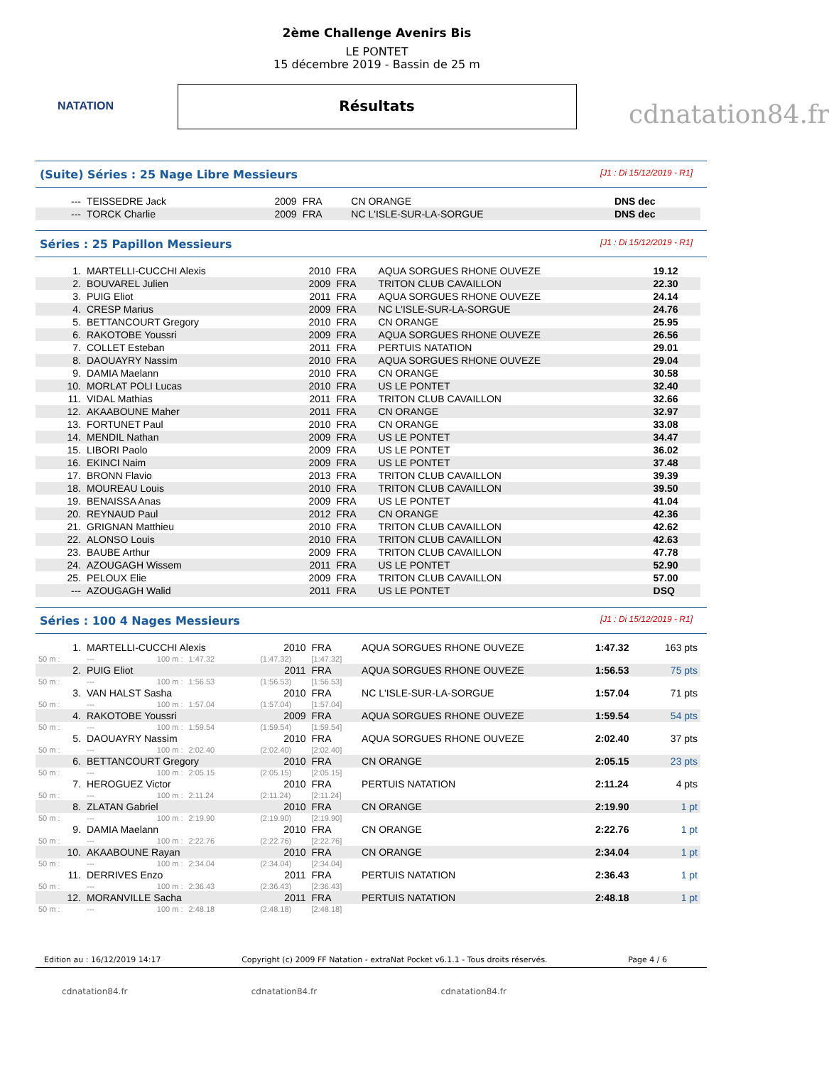NATATION
2ème Challenge Avenirs Bis
LE PONTET
15 décembre 2019 - Bassin de 25 m
Résultats
cdnatation84.fr
(Suite) Séries : 25 Nage Libre Messieurs [J1 : Di 15/12/2019 - R1]
| --- | TEISSEDRE Jack | 2009 | FRA | CN ORANGE | DNS dec |
| --- | TORCK Charlie | 2009 | FRA | NC L'ISLE-SUR-LA-SORGUE | DNS dec |
Séries : 25 Papillon Messieurs [J1 : Di 15/12/2019 - R1]
| 1. | MARTELLI-CUCCHI Alexis | 2010 | FRA | AQUA SORGUES RHONE OUVEZE | 19.12 |
| 2. | BOUVAREL Julien | 2009 | FRA | TRITON CLUB CAVAILLON | 22.30 |
| 3. | PUIG Eliot | 2011 | FRA | AQUA SORGUES RHONE OUVEZE | 24.14 |
| 4. | CRESP Marius | 2009 | FRA | NC L'ISLE-SUR-LA-SORGUE | 24.76 |
| 5. | BETTANCOURT Gregory | 2010 | FRA | CN ORANGE | 25.95 |
| 6. | RAKOTOBE Youssri | 2009 | FRA | AQUA SORGUES RHONE OUVEZE | 26.56 |
| 7. | COLLET Esteban | 2011 | FRA | PERTUIS NATATION | 29.01 |
| 8. | DAOUAYRY Nassim | 2010 | FRA | AQUA SORGUES RHONE OUVEZE | 29.04 |
| 9. | DAMIA Maelann | 2010 | FRA | CN ORANGE | 30.58 |
| 10. | MORLAT POLI Lucas | 2010 | FRA | US LE PONTET | 32.40 |
| 11. | VIDAL Mathias | 2011 | FRA | TRITON CLUB CAVAILLON | 32.66 |
| 12. | AKAABOUNE Maher | 2011 | FRA | CN ORANGE | 32.97 |
| 13. | FORTUNET Paul | 2010 | FRA | CN ORANGE | 33.08 |
| 14. | MENDIL Nathan | 2009 | FRA | US LE PONTET | 34.47 |
| 15. | LIBORI Paolo | 2009 | FRA | US LE PONTET | 36.02 |
| 16. | EKINCI Naim | 2009 | FRA | US LE PONTET | 37.48 |
| 17. | BRONN Flavio | 2013 | FRA | TRITON CLUB CAVAILLON | 39.39 |
| 18. | MOUREAU Louis | 2010 | FRA | TRITON CLUB CAVAILLON | 39.50 |
| 19. | BENAISSA Anas | 2009 | FRA | US LE PONTET | 41.04 |
| 20. | REYNAUD Paul | 2012 | FRA | CN ORANGE | 42.36 |
| 21. | GRIGNAN Matthieu | 2010 | FRA | TRITON CLUB CAVAILLON | 42.62 |
| 22. | ALONSO Louis | 2010 | FRA | TRITON CLUB CAVAILLON | 42.63 |
| 23. | BAUBE Arthur | 2009 | FRA | TRITON CLUB CAVAILLON | 47.78 |
| 24. | AZOUGAGH Wissem | 2011 | FRA | US LE PONTET | 52.90 |
| 25. | PELOUX Elie | 2009 | FRA | TRITON CLUB CAVAILLON | 57.00 |
| --- | AZOUGAGH Walid | 2011 | FRA | US LE PONTET | DSQ |
Séries : 100 4 Nages Messieurs [J1 : Di 15/12/2019 - R1]
| 1. | MARTELLI-CUCCHI Alexis | | | 2010 | FRA | AQUA SORGUES RHONE OUVEZE | 1:47.32 | 163 pts |
| 50 m : | --- | 100 m : | 1:47.32 | (1:47.32) | [1:47.32] | | | |
| 2. | PUIG Eliot | | | 2011 | FRA | AQUA SORGUES RHONE OUVEZE | 1:56.53 | 75 pts |
| 50 m : | --- | 100 m : | 1:56.53 | (1:56.53) | [1:56.53] | | | |
| 3. | VAN HALST Sasha | | | 2010 | FRA | NC L'ISLE-SUR-LA-SORGUE | 1:57.04 | 71 pts |
| 50 m : | --- | 100 m : | 1:57.04 | (1:57.04) | [1:57.04] | | | |
| 4. | RAKOTOBE Youssri | | | 2009 | FRA | AQUA SORGUES RHONE OUVEZE | 1:59.54 | 54 pts |
| 50 m : | --- | 100 m : | 1:59.54 | (1:59.54) | [1:59.54] | | | |
| 5. | DAOUAYRY Nassim | | | 2010 | FRA | AQUA SORGUES RHONE OUVEZE | 2:02.40 | 37 pts |
| 50 m : | --- | 100 m : | 2:02.40 | (2:02.40) | [2:02.40] | | | |
| 6. | BETTANCOURT Gregory | | | 2010 | FRA | CN ORANGE | 2:05.15 | 23 pts |
| 50 m : | --- | 100 m : | 2:05.15 | (2:05.15) | [2:05.15] | | | |
| 7. | HEROGUEZ Victor | | | 2010 | FRA | PERTUIS NATATION | 2:11.24 | 4 pts |
| 50 m : | --- | 100 m : | 2:11.24 | (2:11.24) | [2:11.24] | | | |
| 8. | ZLATAN Gabriel | | | 2010 | FRA | CN ORANGE | 2:19.90 | 1 pt |
| 50 m : | --- | 100 m : | 2:19.90 | (2:19.90) | [2:19.90] | | | |
| 9. | DAMIA Maelann | | | 2010 | FRA | CN ORANGE | 2:22.76 | 1 pt |
| 50 m : | --- | 100 m : | 2:22.76 | (2:22.76) | [2:22.76] | | | |
| 10. | AKAABOUNE Rayan | | | 2010 | FRA | CN ORANGE | 2:34.04 | 1 pt |
| 50 m : | --- | 100 m : | 2:34.04 | (2:34.04) | [2:34.04] | | | |
| 11. | DERRIVES Enzo | | | 2011 | FRA | PERTUIS NATATION | 2:36.43 | 1 pt |
| 50 m : | --- | 100 m : | 2:36.43 | (2:36.43) | [2:36.43] | | | |
| 12. | MORANVILLE Sacha | | | 2011 | FRA | PERTUIS NATATION | 2:48.18 | 1 pt |
| 50 m : | --- | 100 m : | 2:48.18 | (2:48.18) | [2:48.18] | | | |
Edition au : 16/12/2019 14:17 Copyright (c) 2009 FF Natation - extraNat Pocket v6.1.1 - Tous droits réservés. Page 4 / 6
cdnatation84.fr cdnatation84.fr cdnatation84.fr